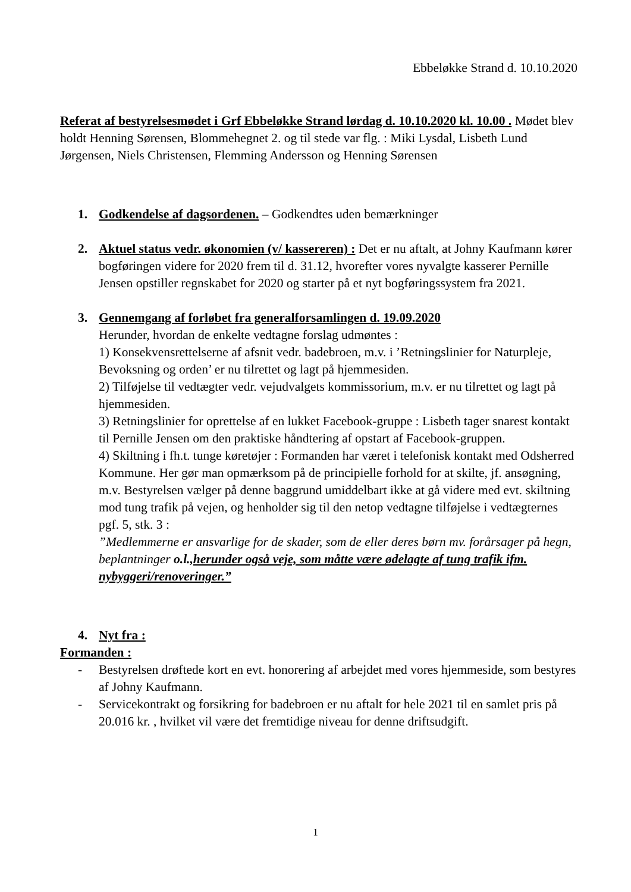Ebbeløkke Strand d. 10.10.2020
Referat af bestyrelsesmødet i Grf Ebbeløkke Strand lørdag d. 10.10.2020 kl. 10.00 . Mødet blev holdt Henning Sørensen, Blommehegnet 2. og til stede var flg. : Miki Lysdal, Lisbeth Lund Jørgensen, Niels Christensen, Flemming Andersson og Henning Sørensen
1. Godkendelse af dagsordenen. – Godkendtes uden bemærkninger
2. Aktuel status vedr. økonomien (v/ kassereren) : Det er nu aftalt, at Johny Kaufmann kører bogføringen videre for 2020 frem til d. 31.12, hvorefter vores nyvalgte kasserer Pernille Jensen opstiller regnskabet for 2020 og starter på et nyt bogføringssystem fra 2021.
3. Gennemgang af forløbet fra generalforsamlingen d. 19.09.2020
Herunder, hvordan de enkelte vedtagne forslag udmøntes :
1) Konsekvensrettelserne af afsnit vedr. badebroen, m.v. i ’Retningslinier for Naturpleje, Bevoksning og orden’ er nu tilrettet og lagt på hjemmesiden.
2) Tilføjelse til vedtægter vedr. vejudvalgets kommissorium, m.v. er nu tilrettet og lagt på hjemmesiden.
3) Retningslinier for oprettelse af en lukket Facebook-gruppe : Lisbeth tager snarest kontakt til Pernille Jensen om den praktiske håndtering af opstart af Facebook-gruppen.
4) Skiltning i fh.t. tunge køretøjer : Formanden har været i telefonisk kontakt med Odsherred Kommune. Her gør man opmærksom på de principielle forhold for at skilte, jf. ansøgning, m.v. Bestyrelsen vælger på denne baggrund umiddelbart ikke at gå videre med evt. skiltning mod tung trafik på vejen, og henholder sig til den netop vedtagne tilføjelse i vedtægternes pgf. 5, stk. 3 :
”Medlemmerne er ansvarlige for de skader, som de eller deres børn mv. forårsager på hegn, beplantninger o.l.,herunder også veje, som måtte være ødelagte af tung trafik ifm. nybyggeri/renoveringer.”
4. Nyt fra :
Formanden :
- Bestyrelsen drøftede kort en evt. honorering af arbejdet med vores hjemmeside, som bestyres af Johny Kaufmann.
- Servicekontrakt og forsikring for badebroen er nu aftalt for hele 2021 til en samlet pris på 20.016 kr. , hvilket vil være det fremtidige niveau for denne driftsudgift.
1